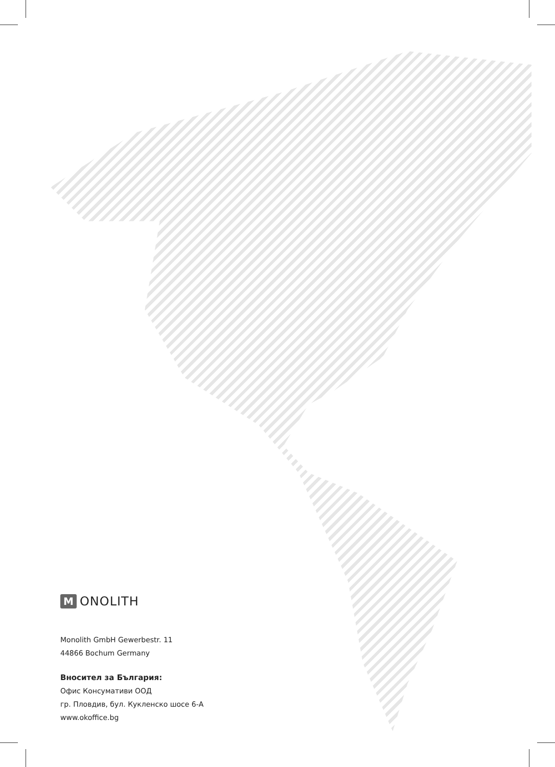M ONOLITH
Monolith GmbH Gewerbestr. 11
44866 Bochum Germany
Вносител за България:
Офис Консумативи ООД
гр. Пловдив, бул. Кукленско шосе 6-А
www.okoffice.bg